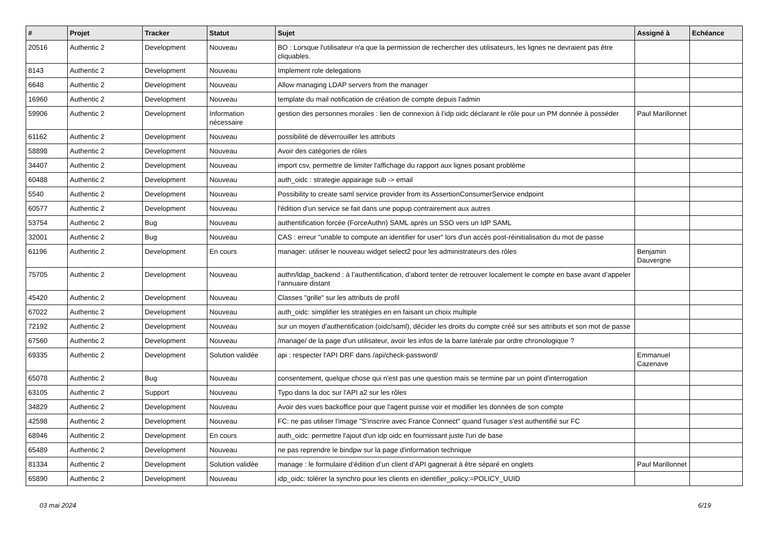| # | Projet | Tracker | Statut | Sujet | Assigné à | Echéance |
| --- | --- | --- | --- | --- | --- | --- |
| 20516 | Authentic 2 | Development | Nouveau | BO : Lorsque l'utilisateur n'a que la permission de rechercher des utilisateurs, les lignes ne devraient pas être cliquables. | | |
| 8143 | Authentic 2 | Development | Nouveau | Implement role delegations | | |
| 6648 | Authentic 2 | Development | Nouveau | Allow managing LDAP servers from the manager | | |
| 16960 | Authentic 2 | Development | Nouveau | template du mail notification de création de compte depuis l'admin | | |
| 59906 | Authentic 2 | Development | Information nécessaire | gestion des personnes morales : lien de connexion à l’idp oidc déclarant le rôle pour un PM donnée à posséder | Paul Marillonnet | |
| 61162 | Authentic 2 | Development | Nouveau | possibilité de déverrouiller les attributs | | |
| 58898 | Authentic 2 | Development | Nouveau | Avoir des catégories de rôles | | |
| 34407 | Authentic 2 | Development | Nouveau | import csv, permettre de limiter l'affichage du rapport aux lignes posant problème | | |
| 60488 | Authentic 2 | Development | Nouveau | auth_oidc : strategie appairage sub -> email | | |
| 5540 | Authentic 2 | Development | Nouveau | Possibility to create saml service provider from its AssertionConsumerService endpoint | | |
| 60577 | Authentic 2 | Development | Nouveau | l'édition d'un service se fait dans une popup contrairement aux autres | | |
| 53754 | Authentic 2 | Bug | Nouveau | authentification forcée (ForceAuthn) SAML après un SSO vers un IdP SAML | | |
| 32001 | Authentic 2 | Bug | Nouveau | CAS : erreur "unable to compute an identifier for user" lors d'un accès post-réinitialisation du mot de passe | | |
| 61196 | Authentic 2 | Development | En cours | manager: utiliser le nouveau widget select2 pour les administrateurs des rôles | Benjamin Dauvergne | |
| 75705 | Authentic 2 | Development | Nouveau | authn/ldap_backend : à l’authentification, d’abord tenter de retrouver localement le compte en base avant d’appeler l’annuaire distant | | |
| 45420 | Authentic 2 | Development | Nouveau | Classes "grille" sur les attributs de profil | | |
| 67022 | Authentic 2 | Development | Nouveau | auth_oidc: simplifier les stratégies en en faisant un choix multiple | | |
| 72192 | Authentic 2 | Development | Nouveau | sur un moyen d'authentification (oidc/saml), décider les droits du compte créé sur ses attributs et son mot de passe | | |
| 67560 | Authentic 2 | Development | Nouveau | /manage/ de la page d'un utilisateur, avoir les infos de la barre latérale par ordre chronologique ? | | |
| 69335 | Authentic 2 | Development | Solution validée | api : respecter l'API DRF dans /api/check-password/ | Emmanuel Cazenave | |
| 65078 | Authentic 2 | Bug | Nouveau | consentement, quelque chose qui n'est pas une question mais se termine par un point d'interrogation | | |
| 63105 | Authentic 2 | Support | Nouveau | Typo dans la doc sur l'API a2 sur les rôles | | |
| 34829 | Authentic 2 | Development | Nouveau | Avoir des vues backoffice pour que l'agent puisse voir et modifier les données de son compte | | |
| 42598 | Authentic 2 | Development | Nouveau | FC: ne pas utiliser l'image "S'inscrire avec France Connect" quand l'usager s'est authentifié sur FC | | |
| 68946 | Authentic 2 | Development | En cours | auth_oidc: permettre l'ajout d'un idp oidc en fournissant juste l'uri de base | | |
| 65489 | Authentic 2 | Development | Nouveau | ne pas reprendre le bindpw sur la page d'information technique | | |
| 81334 | Authentic 2 | Development | Solution validée | manage : le formulaire d’édition d’un client d’API gagnerait à être séparé en onglets | Paul Marillonnet | |
| 65890 | Authentic 2 | Development | Nouveau | idp_oidc: tolérer la synchro pour les clients en identifier_policy:=POLICY_UUID | | |
03 mai 2024 6/19